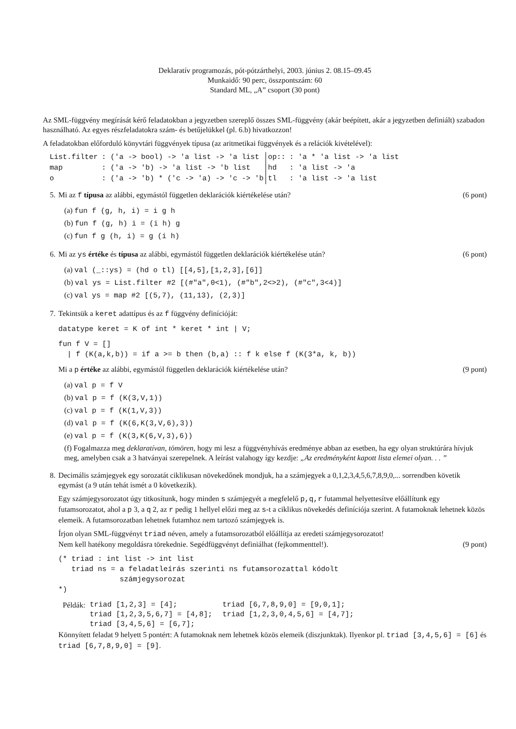Deklaratív programozás, pót-pótzárthelyi, 2003. június 2. 08.15–09.45
Munkaidő: 90 perc, összpontszám: 60
Standard ML, „A” csoport (30 pont)
Az SML-függvény megírását kérő feladatokban a jegyzetben szereplő összes SML-függvény (akár beépített, akár a jegyzetben definiált) szabadon használható. Az egyes részfeladatokra szám- és betűjelükkel (pl. 6.b) hivatkozzon!
A feladatokban előforduló könyvtári függvények típusa (az aritmetikai függvények és a relációk kivételével):
| List.filter | : ('a -> bool) -> 'a list -> 'a list | op:: | : 'a * 'a list -> 'a list |
| map | : ('a -> 'b) -> 'a list -> 'b list | hd | : 'a list -> 'a |
| o | : ('a -> 'b) * ('c -> 'a) -> 'c -> 'b | tl | : 'a list -> 'a list |
5. Mi az f típusa az alábbi, egymástól független deklarációk kiértékelése után? (6 pont)
(a) fun f (g, h, i) = i g h
(b) fun f (g, h) i = (i h) g
(c) fun f g (h, i) = g (i h)
6. Mi az ys értéke és típusa az alábbi, egymástól független deklarációk kiértékelése után? (6 pont)
(a) val (_::ys) = (hd o tl) [[4,5],[1,2,3],[6]]
(b) val ys = List.filter #2 [(#"a",0<1), (#"b",2<>2), (#"c",3<4)]
(c) val ys = map #2 [(5,7), (11,13), (2,3)]
7. Tekintsük a keret adattípus és az f függvény definícióját:
datatype keret = K of int * keret * int | V;
fun f V = []
  | f (K(a,k,b)) = if a >= b then (b,a) :: f k else f (K(3*a, k, b))
Mi a p értéke az alábbi, egymástól független deklarációk kiértékelése után? (9 pont)
(a) val p = f V
(b) val p = f (K(3,V,1))
(c) val p = f (K(1,V,3))
(d) val p = f (K(6,K(3,V,6),3))
(e) val p = f (K(3,K(6,V,3),6))
(f) Fogalmazza meg deklaratívan, tömören, hogy mi lesz a függvényhívás eredménye abban az esetben, ha egy olyan struktúrára hívjuk meg, amelyben csak a 3 hatványai szerepelnek. A leírást valahogy így kezdje: „Az eredményként kapott lista elemei olyan. . . ”
8. Decimális számjegyek egy sorozatát ciklikusan növekedőnek mondjuk, ha a számjegyek a 0,1,2,3,4,5,6,7,8,9,0,... sorrendben követik egymást (a 9 után tehát ismét a 0 következik).
Egy számjegysorozatot úgy titkosítunk, hogy minden s számjegyét a megfelelő p,q,r futammal helyettesítve előállítunk egy futamsorozatot, ahol a p 3, a q 2, az r pedig 1 hellyel előzi meg az s-t a ciklikus növekedés definíciója szerint. A futamoknak lehetnek közös elemeik. A futamsorozatban lehetnek futamhoz nem tartozó számjegyek is.
Írjon olyan SML-függvényt triad néven, amely a futamsorozatból előállítja az eredeti számjegysorozatot!
Nem kell hatékony megoldásra törekednie. Segédfüggvényt definiálhat (fejkommenttel!). (9 pont)
(* triad : int list -> int list
   triad ns = a feladatleírás szerinti ns futamsorozattal kódolt
              számjegysorozat
*)
| Példák: | triad [1,2,3] = [4]; triad [1,2,3,5,6,7] = [4,8]; triad [3,4,5,6] = [6,7]; | triad [6,7,8,9,0] = [9,0,1]; triad [1,2,3,0,4,5,6] = [4,7]; |
Könnyített feladat 9 helyett 5 pontért: A futamoknak nem lehetnek közös elemeik (diszjunktak). Ilyenkor pl. triad [3,4,5,6] = [6] és triad [6,7,8,9,0] = [9].